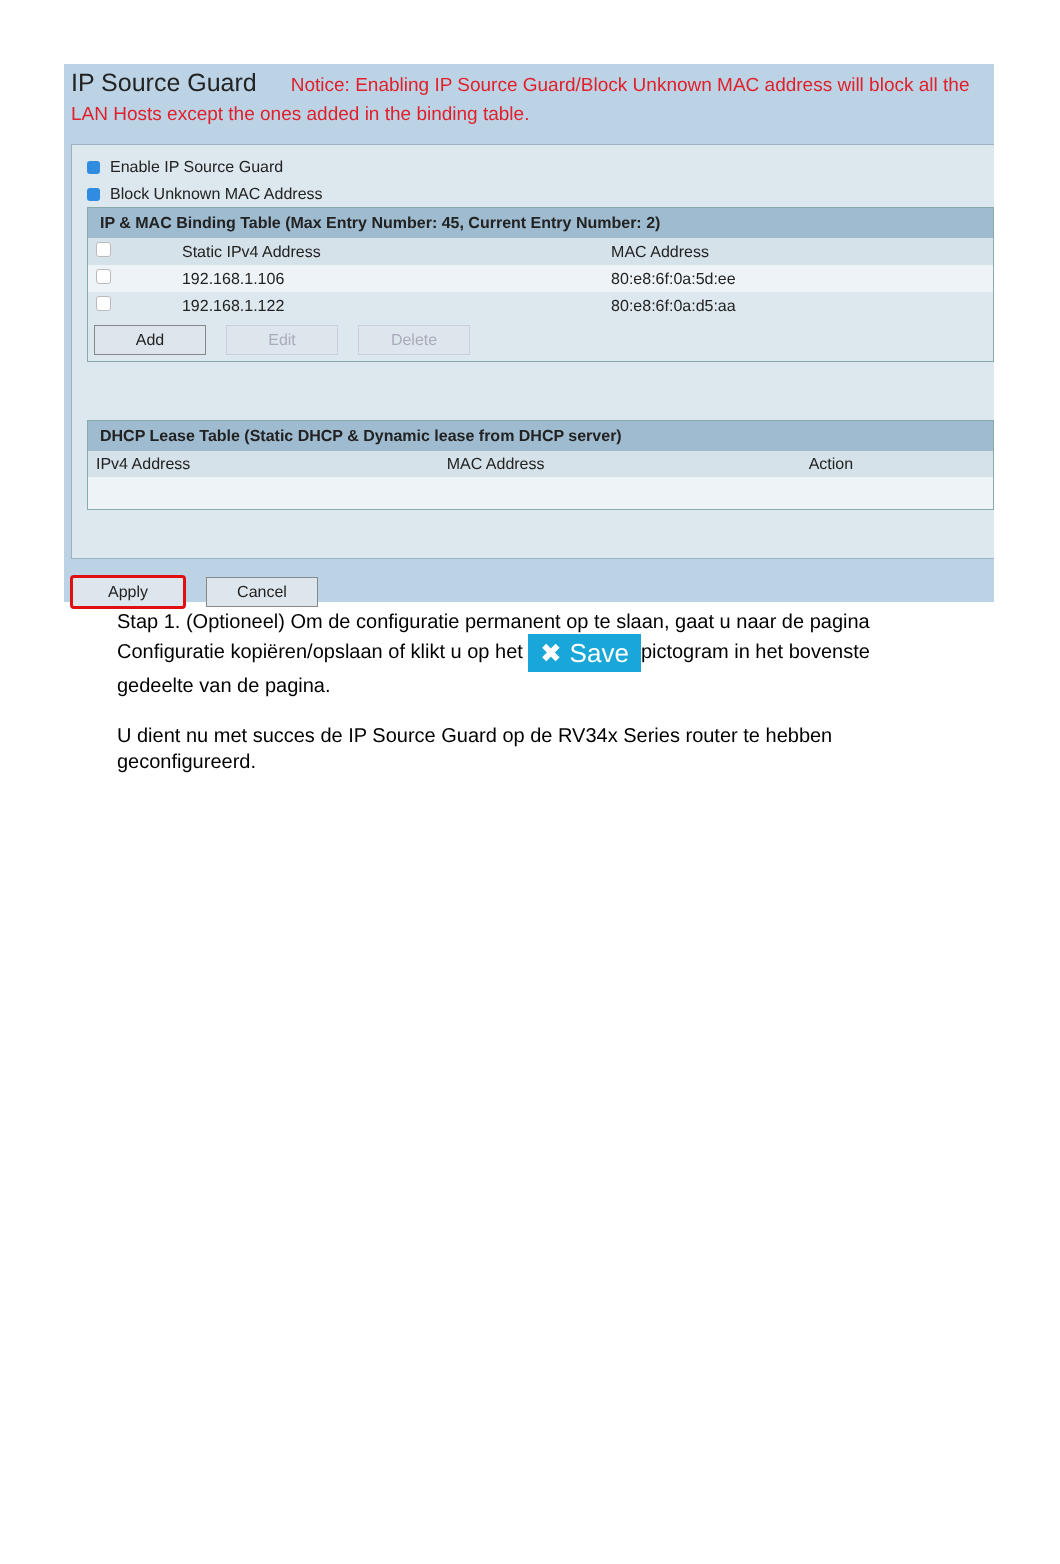IP Source Guard Notice: Enabling IP Source Guard/Block Unknown MAC address will block all the LAN Hosts except the ones added in the binding table.
Enable IP Source Guard
Block Unknown MAC Address
| IP & MAC Binding Table (Max Entry Number: 45, Current Entry Number: 2) | | |
| --- | --- | --- |
| | Static IPv4 Address | MAC Address |
| | 192.168.1.106 | 80:e8:6f:0a:5d:ee |
| | 192.168.1.122 | 80:e8:6f:0a:d5:aa |
Add Edit Delete
| DHCP Lease Table (Static DHCP & Dynamic lease from DHCP server) | | |
| --- | --- | --- |
| IPv4 Address | MAC Address | Action |
Apply Cancel
Stap 1. (Optioneel) Om de configuratie permanent op te slaan, gaat u naar de pagina Configuratie kopiëren/opslaan of klikt u op het ✖ Save pictogram in het bovenste gedeelte van de pagina.
U dient nu met succes de IP Source Guard op de RV34x Series router te hebben geconfigureerd.